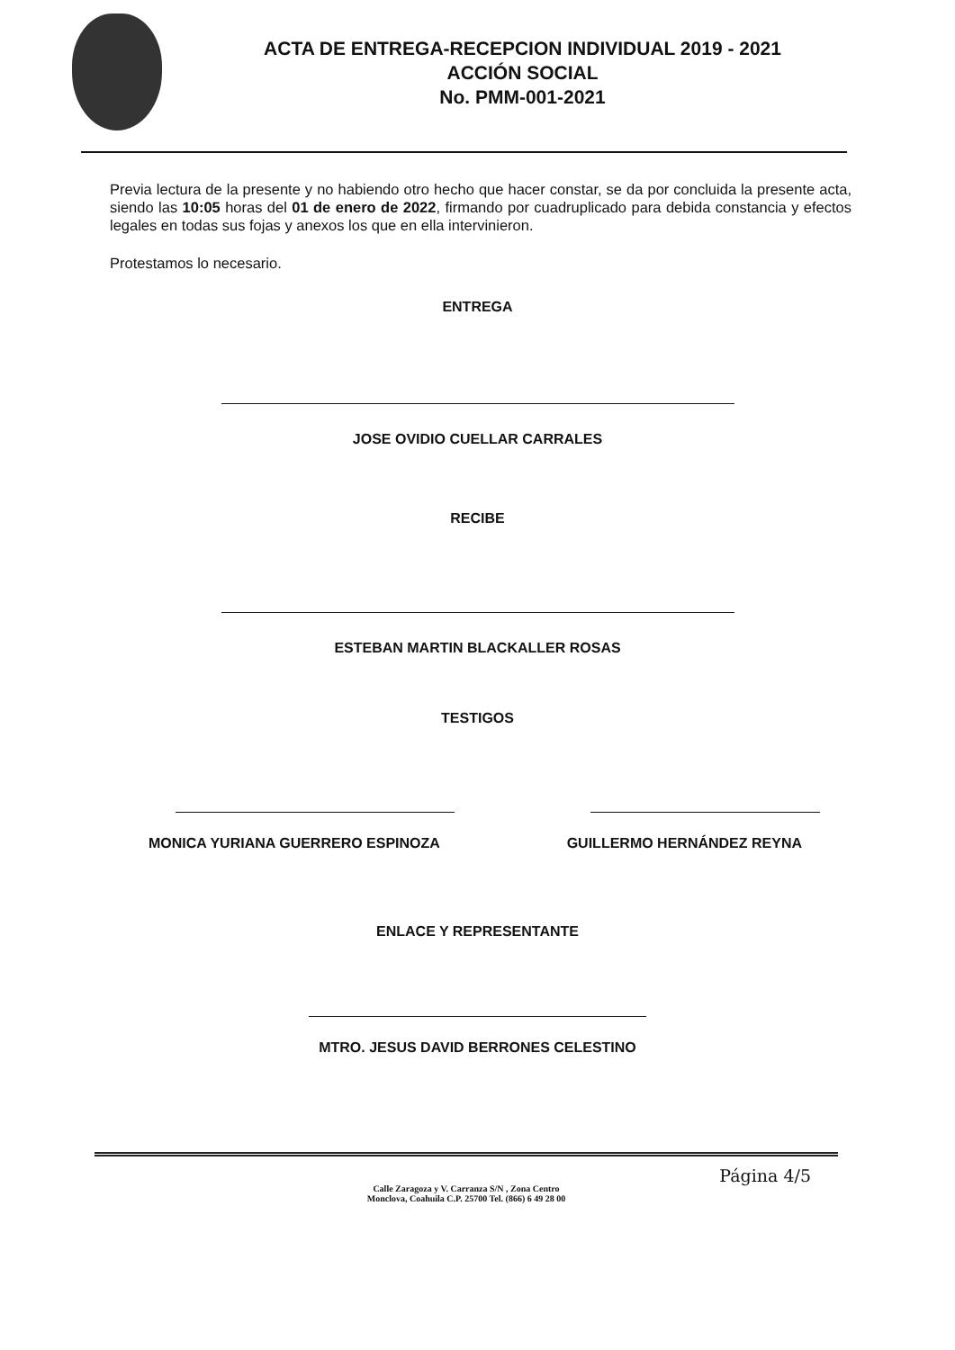ACTA DE ENTREGA-RECEPCION INDIVIDUAL 2019 - 2021
ACCIÓN SOCIAL
No. PMM-001-2021
Previa lectura de la presente y no habiendo otro hecho que hacer constar, se da por concluida la presente acta, siendo las 10:05 horas del 01 de enero de 2022, firmando por cuadruplicado para debida constancia y efectos legales en todas sus fojas y anexos los que en ella intervinieron.
Protestamos lo necesario.
ENTREGA
JOSE OVIDIO CUELLAR CARRALES
RECIBE
ESTEBAN MARTIN BLACKALLER ROSAS
TESTIGOS
MONICA YURIANA GUERRERO ESPINOZA GUILLERMO HERNÁNDEZ REYNA
ENLACE Y REPRESENTANTE
MTRO. JESUS DAVID BERRONES CELESTINO
Calle Zaragoza y V. Carranza S/N , Zona Centro
Monclova, Coahuila C.P. 25700 Tel. (866) 6 49 28 00
Página 4/5